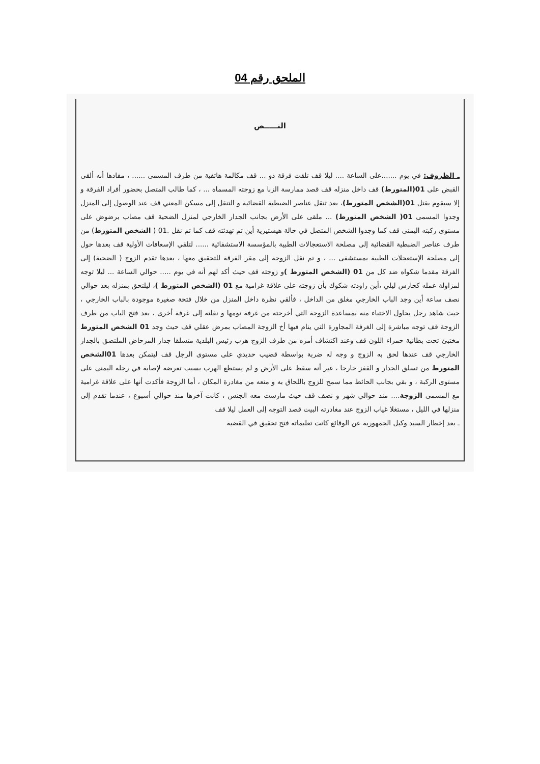الملحق رقم 04
النـــــص
ـ الظروف: في يوم .......على الساعة .... ليلا قف تلقت فرقة دو ... قف مكالمة هاتفية من طرف المسمى ...... ، مفادها أنه ألقى القبض على 01(المتورط) قف داخل منزله قف قصد ممارسة الزنا مع زوجته المسماة ... ، كما طالب المتصل بحضور أفراد الفرقة و إلا سيقوم بقتل 01(الشخص المتورط)، بعد تنقل عناصر الضبطية القضائية و التنقل إلى مسكن المعني قف عند الوصول إلى المنزل وجدوا المسمى 01( الشخص المتورط) ... ملقى على الأرض بجانب الجدار الخارجي لمنزل الضحية قف مصاب برضوض على مستوى ركبته اليمنى قف كما وجدوا الشخص المتصل في حالة هيستيرية أين تم تهدئته قف كما تم نقل .01 ( الشخص المتورط) من طرف عناصر الضبطية القضائية إلى مصلحة الاستعجالات الطبية بالمؤسسة الاستشفائية ...... لتلقي الإسعافات الأولية قف بعدها حول إلى مصلحة الإستعجلات الطبية بمستشفى ... ، و تم نقل الزوجة إلى مقر الفرقة للتحقيق معها ، بعدها تقدم الزوج ( الضحية) إلى الفرقة مقدما شكواه ضد كل من 01 (الشخص المتورط ) و زوجته قف حيث أكد لهم أنه في يوم ..... حوالي الساعة ... ليلا توجه لمزاولة عمله كحارس ليلي ،أين راودته شكوك بأن زوجته على علاقة غرامية مع 01 (الشخص المتورط )، ليلتحق بمنزله بعد حوالي نصف ساعة أين وجد الباب الخارجي مغلق من الداخل ، فألقي نظرة داخل المنزل من خلال فتحة صغيرة موجودة بالباب الخارجي ، حيث شاهد رجل يحاول الاختباء منه بمساعدة الزوجة التي أخرجته من غرفة نومها و نقلته إلى غرفة أخرى ، بعد فتح الباب من طرف الزوجة قف توجه مباشرة إلى الغرفة المجاورة التي ينام فيها أخ الزوجة المصاب بمرض عقلي قف حيث وجد 01 الشخص المتورط مختبئ تحت بطانية حمراء اللون قف وعند اكتشاف أمره من طرف الزوج هرب رئيس البلدية متسلقا جدار المرحاض الملتصق بالجدار الخارجي قف عندها لحق به الزوج و وجه له ضربة بواسطة قضيب حديدي على مستوى الرجل قف ليتمكن بعدها 01الشخص المتورط من تسلق الجدار و القفز خارجا ، غير أنه سقط على الأرض و لم يستطع الهرب بسبب تعرضه لإصابة في رجله اليمنى على مستوى الركبة ، و بقي بجانب الحائط مما سمح للزوج باللحاق به و منعه من مغادرة المكان ، أما الزوجة فأكدت أنها على علاقة غرامية مع المسمى الزوجة.... منذ حوالي شهر و نصف قف حيث مارست معه الجنس ، كانت آخرها منذ حوالي أسبوع ، عندما تقدم إلى منزلها في الليل ، مستغلا غياب الزوج عند مغادرته البيت قصد التوجه إلى العمل ليلا قف
ـ بعد إخطار السيد وكيل الجمهورية عن الوقائع كانت تعليماته فتح تحقيق في القضية